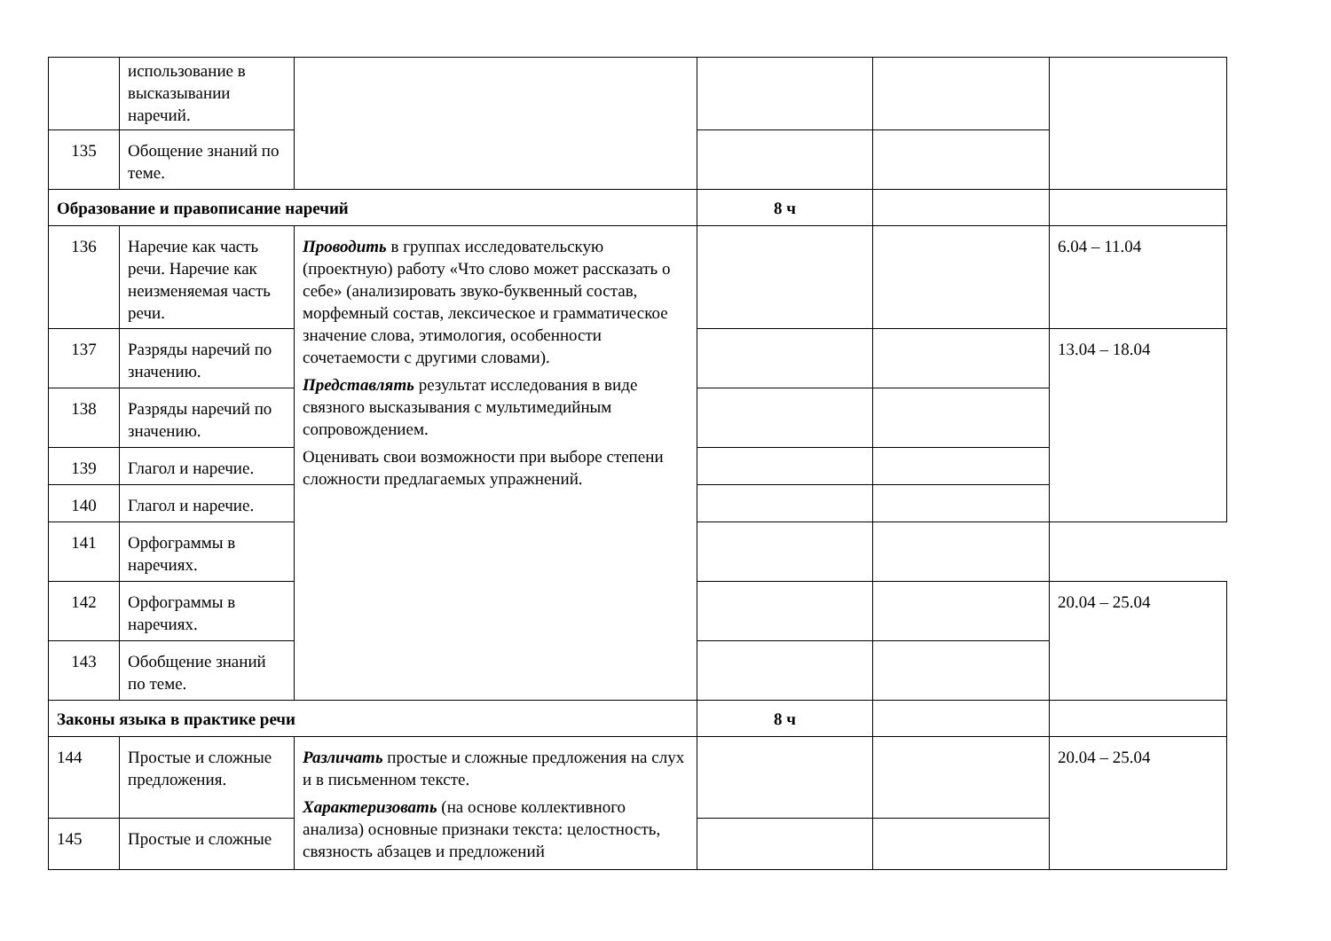| | использование в высказывании наречий. | | | | |
| 135 | Обощение знаний по теме. | | | | |
| Образование и правописание наречий | | | 8 ч | | |
| 136 | Наречие как часть речи. Наречие как неизменяемая часть речи. | Проводить в группах исследовательскую (проектную) работу «Что слово может рассказать о себе» (анализировать звуко-буквенный состав, морфемный состав, лексическое и грамматическое значение слова, этимология, особенности сочетаемости с другими словами). Представлять результат исследования в виде связного высказывания с мультимедийным сопровождением. Оценивать свои возможности при выборе степени сложности предлагаемых упражнений. | | | 6.04 – 11.04 |
| 137 | Разряды наречий по значению. | | | | 13.04 – 18.04 |
| 138 | Разряды наречий по значению. | | | | |
| 139 | Глагол и наречие. | | | | |
| 140 | Глагол и наречие. | | | | |
| 141 | Орфограммы в наречиях. | | | | |
| 142 | Орфограммы в наречиях. | | | | 20.04 – 25.04 |
| 143 | Обобщение знаний по теме. | | | | |
| Законы языка в практике речи | | | 8 ч | | |
| 144 | Простые и сложные предложения. | Различать простые и сложные предложения на слух и в письменном тексте. Характеризовать (на основе коллективного анализа) основные признаки текста: целостность, связность абзацев и предложений | | | 20.04 – 25.04 |
| 145 | Простые и сложные | | | | |